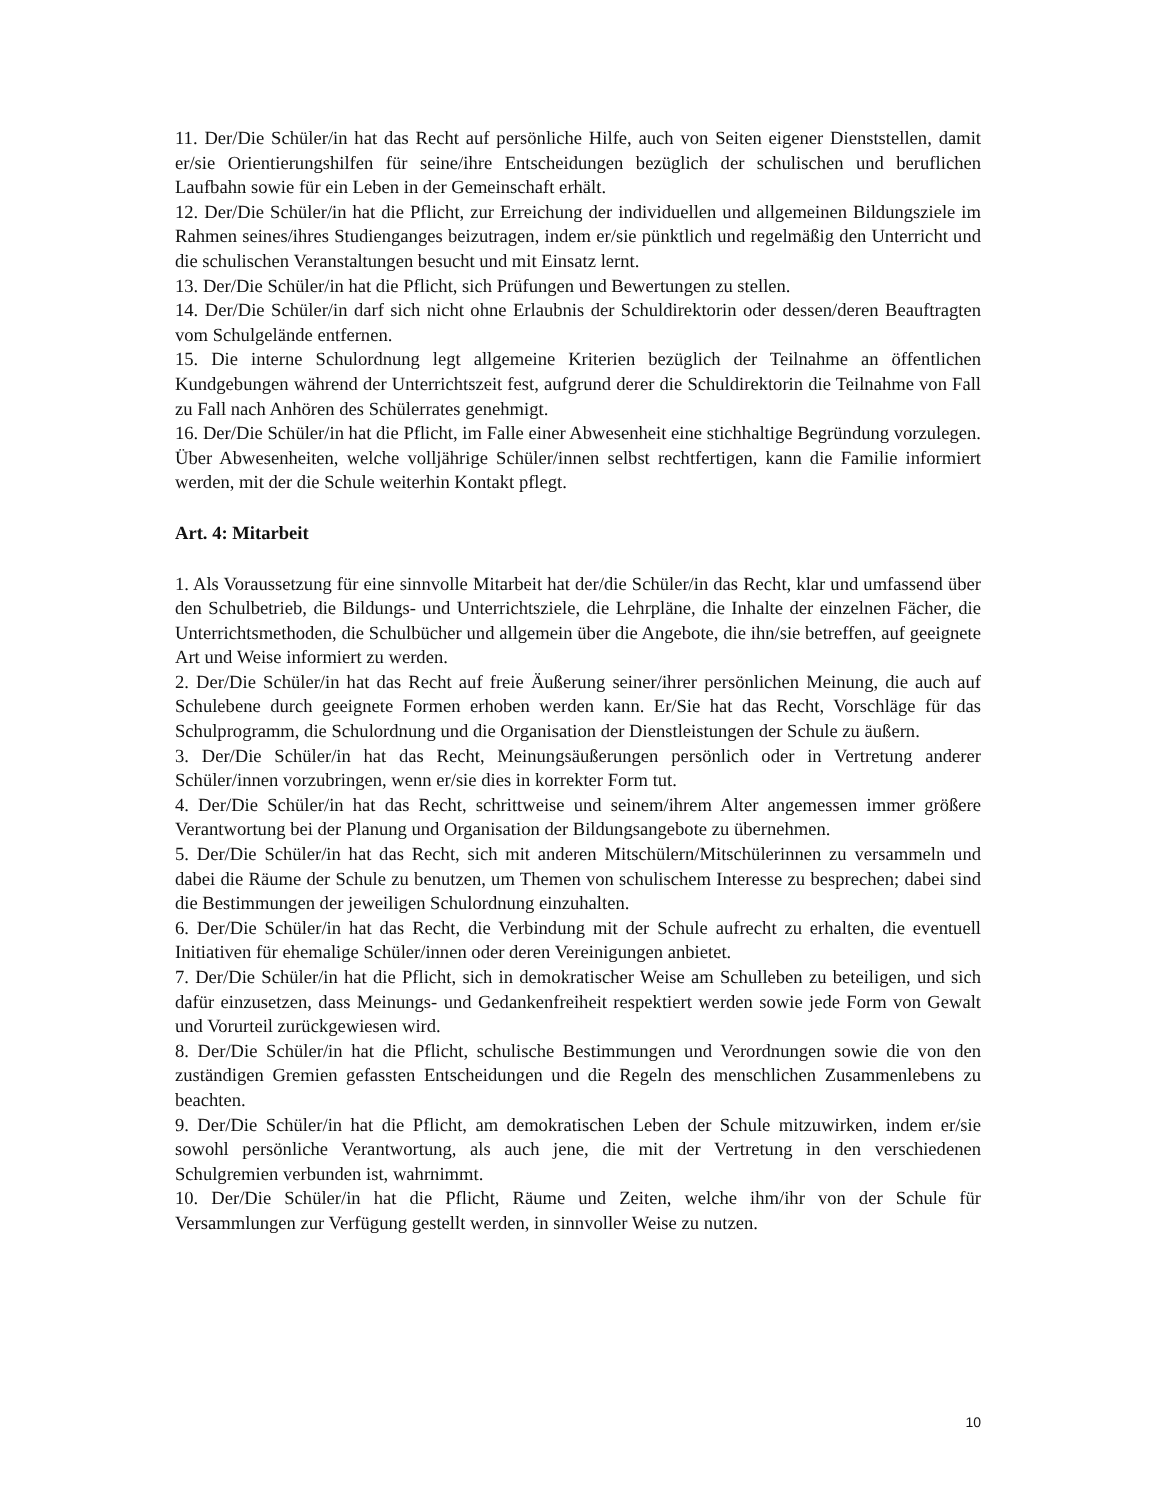11. Der/Die Schüler/in hat das Recht auf persönliche Hilfe, auch von Seiten eigener Dienststellen, damit er/sie Orientierungshilfen für seine/ihre Entscheidungen bezüglich der schulischen und beruflichen Laufbahn sowie für ein Leben in der Gemeinschaft erhält.
12. Der/Die Schüler/in hat die Pflicht, zur Erreichung der individuellen und allgemeinen Bildungsziele im Rahmen seines/ihres Studienganges beizutragen, indem er/sie pünktlich und regelmäßig den Unterricht und die schulischen Veranstaltungen besucht und mit Einsatz lernt.
13. Der/Die Schüler/in hat die Pflicht, sich Prüfungen und Bewertungen zu stellen.
14. Der/Die Schüler/in darf sich nicht ohne Erlaubnis der Schuldirektorin oder dessen/deren Beauftragten vom Schulgelände entfernen.
15. Die interne Schulordnung legt allgemeine Kriterien bezüglich der Teilnahme an öffentlichen Kundgebungen während der Unterrichtszeit fest, aufgrund derer die Schuldirektorin die Teilnahme von Fall zu Fall nach Anhören des Schülerrates genehmigt.
16. Der/Die Schüler/in hat die Pflicht, im Falle einer Abwesenheit eine stichhaltige Begründung vorzulegen. Über Abwesenheiten, welche volljährige Schüler/innen selbst rechtfertigen, kann die Familie informiert werden, mit der die Schule weiterhin Kontakt pflegt.
Art. 4: Mitarbeit
1. Als Voraussetzung für eine sinnvolle Mitarbeit hat der/die Schüler/in das Recht, klar und umfassend über den Schulbetrieb, die Bildungs- und Unterrichtsziele, die Lehrpläne, die Inhalte der einzelnen Fächer, die Unterrichtsmethoden, die Schulbücher und allgemein über die Angebote, die ihn/sie betreffen, auf geeignete Art und Weise informiert zu werden.
2. Der/Die Schüler/in hat das Recht auf freie Äußerung seiner/ihrer persönlichen Meinung, die auch auf Schulebene durch geeignete Formen erhoben werden kann. Er/Sie hat das Recht, Vorschläge für das Schulprogramm, die Schulordnung und die Organisation der Dienstleistungen der Schule zu äußern.
3. Der/Die Schüler/in hat das Recht, Meinungsäußerungen persönlich oder in Vertretung anderer Schüler/innen vorzubringen, wenn er/sie dies in korrekter Form tut.
4. Der/Die Schüler/in hat das Recht, schrittweise und seinem/ihrem Alter angemessen immer größere Verantwortung bei der Planung und Organisation der Bildungsangebote zu übernehmen.
5. Der/Die Schüler/in hat das Recht, sich mit anderen Mitschülern/Mitschülerinnen zu versammeln und dabei die Räume der Schule zu benutzen, um Themen von schulischem Interesse zu besprechen; dabei sind die Bestimmungen der jeweiligen Schulordnung einzuhalten.
6. Der/Die Schüler/in hat das Recht, die Verbindung mit der Schule aufrecht zu erhalten, die eventuell Initiativen für ehemalige Schüler/innen oder deren Vereinigungen anbietet.
7. Der/Die Schüler/in hat die Pflicht, sich in demokratischer Weise am Schulleben zu beteiligen, und sich dafür einzusetzen, dass Meinungs- und Gedankenfreiheit respektiert werden sowie jede Form von Gewalt und Vorurteil zurückgewiesen wird.
8. Der/Die Schüler/in hat die Pflicht, schulische Bestimmungen und Verordnungen sowie die von den zuständigen Gremien gefassten Entscheidungen und die Regeln des menschlichen Zusammenlebens zu beachten.
9. Der/Die Schüler/in hat die Pflicht, am demokratischen Leben der Schule mitzuwirken, indem er/sie sowohl persönliche Verantwortung, als auch jene, die mit der Vertretung in den verschiedenen Schulgremien verbunden ist, wahrnimmt.
10. Der/Die Schüler/in hat die Pflicht, Räume und Zeiten, welche ihm/ihr von der Schule für Versammlungen zur Verfügung gestellt werden, in sinnvoller Weise zu nutzen.
10